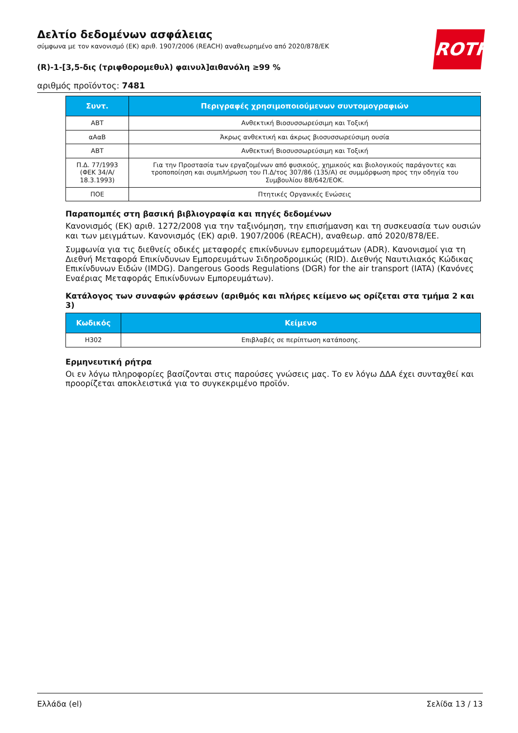ROTH
Δελτίο δεδομένων ασφάλειας
σύμφωνα με τον κανονισμό (ΕΚ) αριθ. 1907/2006 (REACH) αναθεωρημένο από 2020/878/ΕΚ
(R)-1-[3,5-δις (τριφθορομεθυλ) φαινυλ]αιθανόλη ≥99 %
αριθμός προϊόντος: 7481
| Συντ. | Περιγραφές χρησιμοποιούμενων συντομογραφιών |
| --- | --- |
| ΑΒΤ | Ανθεκτική Βιοσυσσωρεύσιμη και Τοξική |
| αΑαΒ | Άκρως ανθεκτική και άκρως βιοσυσσωρεύσιμη ουσία |
| ΑΒΤ | Ανθεκτική Βιοσυσσωρεύσιμη και Τοξική |
| Π.Δ. 77/1993 (ΦΕΚ 34/Α/ 18.3.1993) | Για την Προστασία των εργαζομένων από φυσικούς, χημικούς και βιολογικούς παράγοντες και τροποποίηση και συμπλήρωση του Π.Δ/τος 307/86 (135/Α) σε συμμόρφωση προς την οδηγία του Συμβουλίου 88/642/ΕΟΚ. |
| ΠΟΕ | Πτητικές Οργανικές Ενώσεις |
Παραπομπές στη βασική βιβλιογραφία και πηγές δεδομένων
Κανονισμός (ΕΚ) αριθ. 1272/2008 για την ταξινόμηση, την επισήμανση και τη συσκευασία των ουσιών και των μειγμάτων. Κανονισμός (ΕΚ) αριθ. 1907/2006 (REACH), αναθεωρ. από 2020/878/ΕΕ.
Συμφωνία για τις διεθνείς οδικές μεταφορές επικίνδυνων εμπορευμάτων (ADR). Κανονισμοί για τη Διεθνή Μεταφορά Επικίνδυνων Εμπορευμάτων Σιδηροδρομικώς (RID). Διεθνής Ναυτιλιακός Κώδικας Επικίνδυνων Ειδών (IMDG). Dangerous Goods Regulations (DGR) for the air transport (IATA) (Κανόνες Εναέριας Μεταφοράς Επικίνδυνων Εμπορευμάτων).
Κατάλογος των συναφών φράσεων (αριθμός και πλήρες κείμενο ως ορίζεται στα τμήμα 2 και 3)
| Κωδικός | Κείμενο |
| --- | --- |
| H302 | Επιβλαβές σε περίπτωση κατάποσης. |
Ερμηνευτική ρήτρα
Οι εν λόγω πληροφορίες βασίζονται στις παρούσες γνώσεις μας. Το εν λόγω ΔΔΑ έχει συνταχθεί και προορίζεται αποκλειστικά για το συγκεκριμένο προϊόν.
Ελλάδα (el) Σελίδα 13 / 13